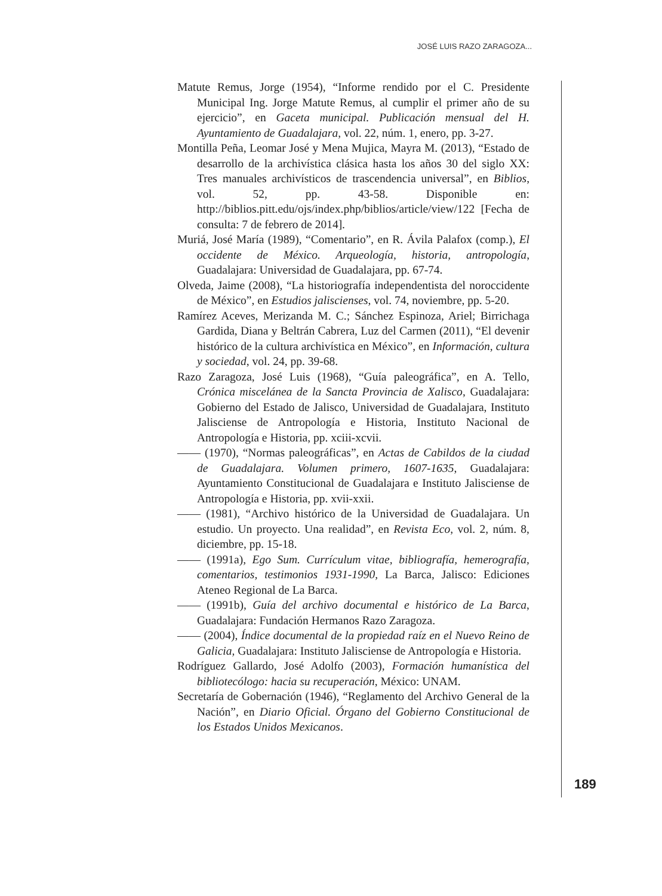JOSÉ LUIS RAZO ZARAGOZA...
Matute Remus, Jorge (1954), “Informe rendido por el C. Presidente Municipal Ing. Jorge Matute Remus, al cumplir el primer año de su ejercicio”, en Gaceta municipal. Publicación mensual del H. Ayuntamiento de Guadalajara, vol. 22, núm. 1, enero, pp. 3-27.
Montilla Peña, Leomar José y Mena Mujica, Mayra M. (2013), “Estado de desarrollo de la archivística clásica hasta los años 30 del siglo XX: Tres manuales archivísticos de trascendencia universal”, en Biblios, vol. 52, pp. 43-58. Disponible en: http://biblios.pitt.edu/ojs/index.php/biblios/article/view/122 [Fecha de consulta: 7 de febrero de 2014].
Muriá, José María (1989), “Comentario”, en R. Ávila Palafox (comp.), El occidente de México. Arqueología, historia, antropología, Guadalajara: Universidad de Guadalajara, pp. 67-74.
Olveda, Jaime (2008), “La historiografía independentista del noroccidente de México”, en Estudios jaliscienses, vol. 74, noviembre, pp. 5-20.
Ramírez Aceves, Merizanda M. C.; Sánchez Espinoza, Ariel; Birrichaga Gardida, Diana y Beltrán Cabrera, Luz del Carmen (2011), “El devenir histórico de la cultura archivística en México”, en Información, cultura y sociedad, vol. 24, pp. 39-68.
Razo Zaragoza, José Luis (1968), “Guía paleográfica”, en A. Tello, Crónica miscelánea de la Sancta Provincia de Xalisco, Guadalajara: Gobierno del Estado de Jalisco, Universidad de Guadalajara, Instituto Jalisciense de Antropología e Historia, Instituto Nacional de Antropología e Historia, pp. xciii-xcvii.
—— (1970), “Normas paleográficas”, en Actas de Cabildos de la ciudad de Guadalajara. Volumen primero, 1607-1635, Guadalajara: Ayuntamiento Constitucional de Guadalajara e Instituto Jalisciense de Antropología e Historia, pp. xvii-xxii.
—— (1981), “Archivo histórico de la Universidad de Guadalajara. Un estudio. Un proyecto. Una realidad”, en Revista Eco, vol. 2, núm. 8, diciembre, pp. 15-18.
—— (1991a), Ego Sum. Currículum vitae, bibliografía, hemerografía, comentarios, testimonios 1931-1990, La Barca, Jalisco: Ediciones Ateneo Regional de La Barca.
—— (1991b), Guía del archivo documental e histórico de La Barca, Guadalajara: Fundación Hermanos Razo Zaragoza.
—— (2004), Índice documental de la propiedad raíz en el Nuevo Reino de Galicia, Guadalajara: Instituto Jalisciense de Antropología e Historia.
Rodríguez Gallardo, José Adolfo (2003), Formación humanística del bibliotecólogo: hacia su recuperación, México: UNAM.
Secretaría de Gobernación (1946), “Reglamento del Archivo General de la Nación”, en Diario Oficial. Órgano del Gobierno Constitucional de los Estados Unidos Mexicanos.
189